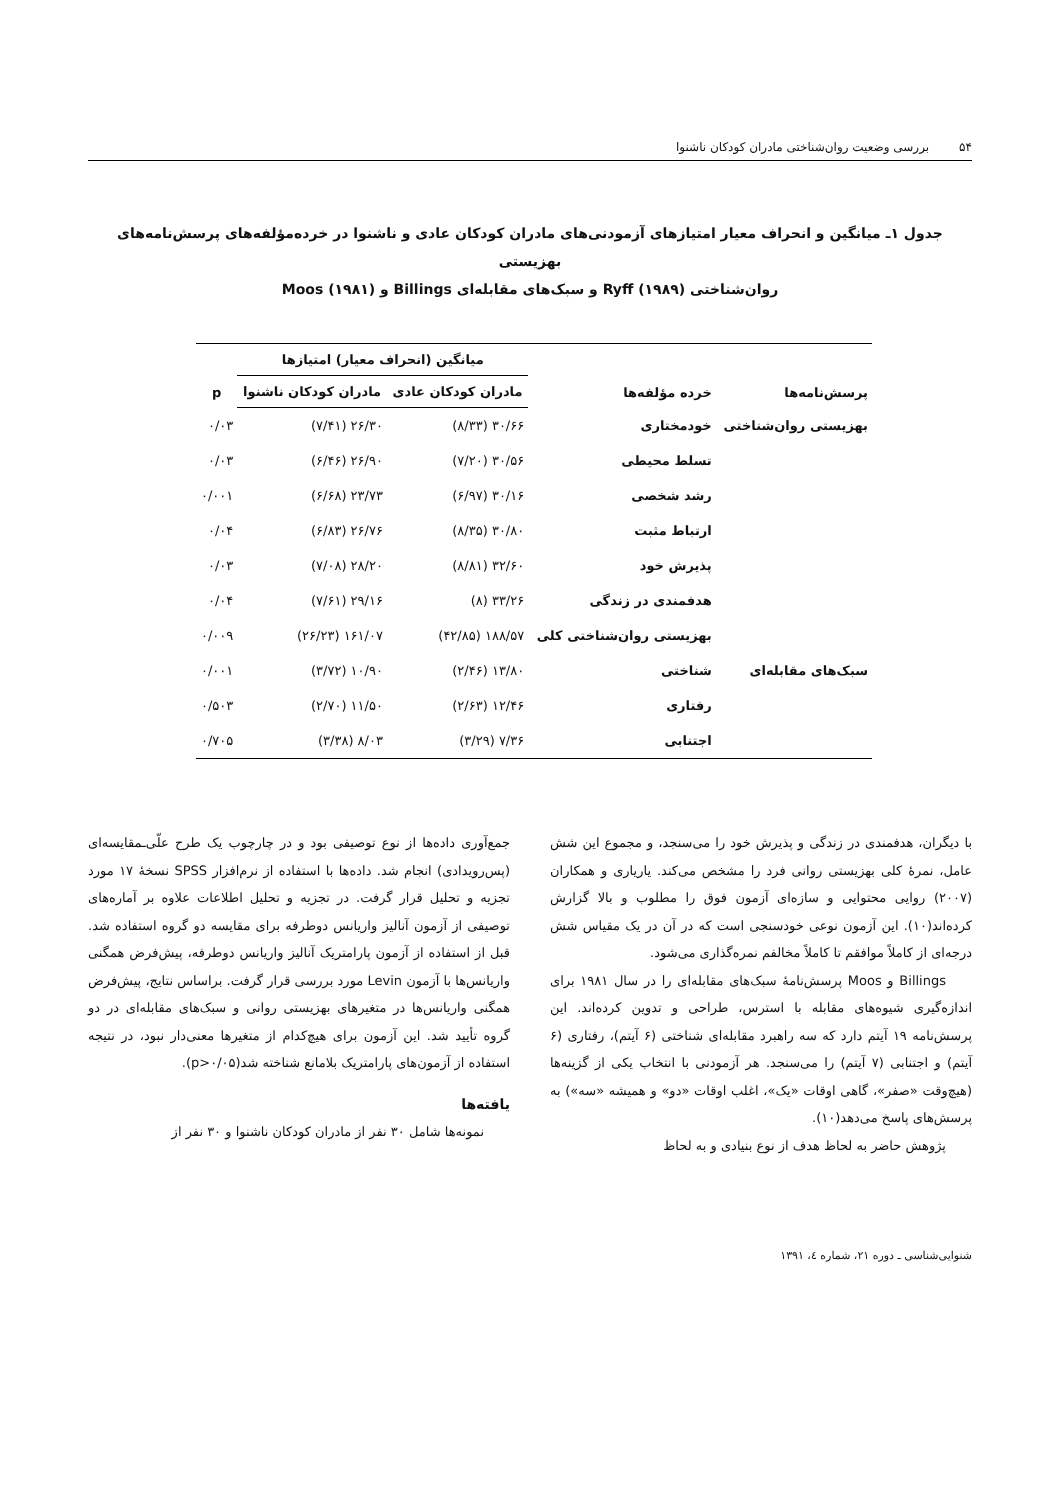۵۴ بررسی وضعیت روان‌شناختی مادران کودکان ناشنوا
جدول ۱ـ میانگین و انحراف معیار امتیازهای آزمودنی‌های مادران کودکان عادی و ناشنوا در خرده‌مؤلفه‌های پرسش‌نامه‌های بهزیستی
روان‌شناختی Ryff (۱۹۸۹) و سبک‌های مقابله‌ای Billings و Moos (۱۹۸۱)
| پرسش‌نامه‌ها | خرده مؤلفه‌ها | میانگین (انحراف معیار) امتیازها | | p |
| --- | --- | --- | --- | --- |
| | | مادران کودکان عادی | مادران کودکان ناشنوا | |
| بهزیستی روان‌شناختی | خودمختاری | ۳۰/۶۶ (۸/۳۳) | ۲۶/۳۰ (۷/۴۱) | ۰/۰۳ |
| | تسلط محیطی | ۳۰/۵۶ (۷/۲۰) | ۲۶/۹۰ (۶/۴۶) | ۰/۰۳ |
| | رشد شخصی | ۳۰/۱۶ (۶/۹۷) | ۲۳/۷۳ (۶/۶۸) | ۰/۰۰۱ |
| | ارتباط مثبت | ۳۰/۸۰ (۸/۳۵) | ۲۶/۷۶ (۶/۸۳) | ۰/۰۴ |
| | پذیرش خود | ۳۲/۶۰ (۸/۸۱) | ۲۸/۲۰ (۷/۰۸) | ۰/۰۳ |
| | هدفمندی در زندگی | ۳۳/۲۶ (۸) | ۲۹/۱۶ (۷/۶۱) | ۰/۰۴ |
| | بهزیستی روان‌شناختی کلی | ۱۸۸/۵۷ (۴۲/۸۵) | ۱۶۱/۰۷ (۲۶/۲۳) | ۰/۰۰۹ |
| سبک‌های مقابله‌ای | شناختی | ۱۳/۸۰ (۲/۴۶) | ۱۰/۹۰ (۳/۷۲) | ۰/۰۰۱ |
| | رفتاری | ۱۲/۴۶ (۲/۶۳) | ۱۱/۵۰ (۲/۷۰) | ۰/۵۰۳ |
| | اجتنابی | ۷/۳۶ (۳/۲۹) | ۸/۰۳ (۳/۳۸) | ۰/۷۰۵ |
با دیگران، هدفمندی در زندگی و پذیرش خود را می‌سنجد، و مجموع این شش عامل، نمرهٔ کلی بهزیستی روانی فرد را مشخص می‌کند. یاریاری و همکاران (۲۰۰۷) روایی محتوایی و سازه‌ای آزمون فوق را مطلوب و بالا گزارش کرده‌اند(۱۰). این آزمون نوعی خودسنجی است که در آن در یک مقیاس شش درجه‌ای از کاملاً موافقم تا کاملاً مخالفم نمره‌گذاری می‌شود.
Billings و Moos پرسش‌نامهٔ سبک‌های مقابله‌ای را در سال ۱۹۸۱ برای اندازه‌گیری شیوه‌های مقابله با استرس، طراحی و تدوین کرده‌اند. این پرسش‌نامه ۱۹ آیتم دارد که سه راهبرد مقابله‌ای شناختی (۶ آیتم)، رفتاری (۶ آیتم) و اجتنابی (۷ آیتم) را می‌سنجد. هر آزمودنی با انتخاب یکی از گزینه‌ها (هیچ‌وقت «صفر»، گاهی اوقات «یک»، اغلب اوقات «دو» و همیشه «سه») به پرسش‌های پاسخ می‌دهد(۱۰).
پژوهش حاضر به لحاظ هدف از نوع بنیادی و به لحاظ
جمع‌آوری داده‌ها از نوع توصیفی بود و در چارچوب یک طرح علّی‌ـمقایسه‌ای (پس‌رویدادی) انجام شد. داده‌ها با استفاده از نرم‌افزار SPSS نسخهٔ ۱۷ مورد تجزیه و تحلیل قرار گرفت. در تجزیه و تحلیل اطلاعات علاوه بر آماره‌های توصیفی از آزمون آنالیز واریانس دوطرفه برای مقایسه دو گروه استفاده شد. قبل از استفاده از آزمون پارامتریک آنالیز واریانس دوطرفه، پیش‌فرض همگنی واریانس‌ها با آزمون Levin مورد بررسی قرار گرفت. براساس نتایج، پیش‌فرض همگنی واریانس‌ها در متغیرهای بهزیستی روانی و سبک‌های مقابله‌ای در دو گروه تأیید شد. این آزمون برای هیچ‌کدام از متغیرها معنی‌دار نبود، در نتیجه استفاده از آزمون‌های پارامتریک بلامانع شناخته شد(p>۰/۰۵).
یافته‌ها
نمونه‌ها شامل ۳۰ نفر از مادران کودکان ناشنوا و ۳۰ نفر از
شنوایی‌شناسی ـ دوره ۲۱، شماره ٤، ۱۳۹۱